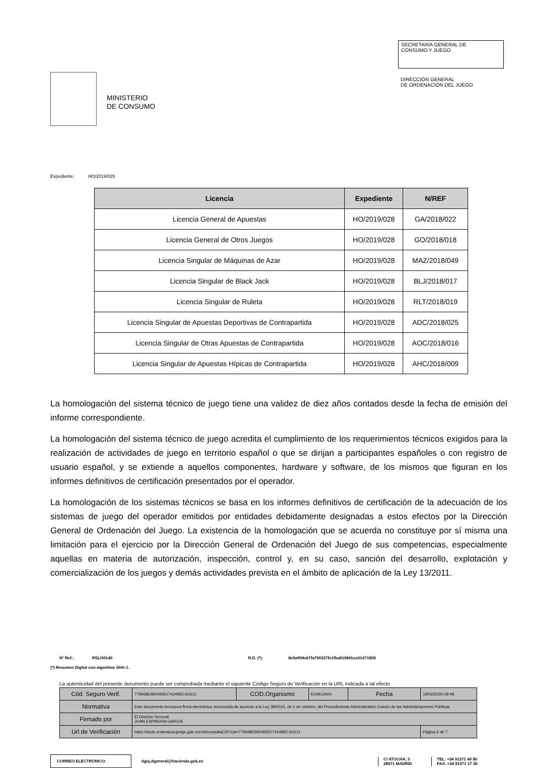MINISTERIO
DE CONSUMO
SECRETARÍA GENERAL DE
CONSUMO Y JUEGO
DIRECCIÓN GENERAL
DE ORDENACIÓN DEL JUEGO
Expediente: HO/2019/028
| Licencia | Expediente | N/REF |
| --- | --- | --- |
| Licencia General de Apuestas | HO/2019/028 | GA/2018/022 |
| Licencia General de Otros Juegos | HO/2019/028 | GO/2018/018 |
| Licencia Singular de Máquinas de Azar | HO/2019/028 | MAZ/2018/049 |
| Licencia Singular de Black Jack | HO/2019/028 | BLJ/2018/017 |
| Licencia Singular de Ruleta | HO/2019/028 | RLT/2018/019 |
| Licencia Singular de Apuestas Deportivas de Contrapartida | HO/2019/028 | ADC/2018/025 |
| Licencia Singular de Otras Apuestas de Contrapartida | HO/2019/028 | AOC/2018/016 |
| Licencia Singular de Apuestas Hípicas de Contrapartida | HO/2019/028 | AHC/2018/009 |
La homologación del sistema técnico de juego tiene una validez de diez años contados desde la fecha de emisión del informe correspondiente.
La homologación del sistema técnico de juego acredita el cumplimiento de los requerimientos técnicos exigidos para la realización de actividades de juego en territorio español o que se dirijan a participantes españoles o con registro de usuario español, y se extiende a aquellos componentes, hardware y software, de los mismos que figuran en los informes definitivos de certificación presentados por el operador.
La homologación de los sistemas técnicos se basa en los informes definitivos de certificación de la adecuación de los sistemas de juego del operador emitidos por entidades debidamente designadas a estos efectos por la Dirección General de Ordenación del Juego. La existencia de la homologación que se acuerda no constituye por sí misma una limitación para el ejercicio por la Dirección General de Ordenación del Juego de sus competencias, especialmente aquellas en materia de autorización, inspección, control y, en su caso, sanción del desarrollo, explotación y comercialización de los juegos y demás actividades prevista en el ámbito de aplicación de la Ley 13/2011.
Nº Ref.: RSL/00140 R.D. (*): 8e5a994c67fa790227fe1fba919841ca31d71808
(*) Resumen Digital con algoritmo SHA-1.
La autenticidad del presente documento puede ser comprobada mediante el siguiente Código Seguro de Verificación en la URL indicada a tal efecto
| Cód. Seguro Verif. | 7790686390493527424892-DGOJ | COD.Organismo | E04912604 | Fecha | 19/02/2020 09:48 |
| Normativa | Este documento incorpora firma electrónica reconocida de acuerdo a la Ley 39/2015, de 1 de octubre, del Procedimiento Administrativo Común de las Administraciones Públicas | | | | |
| Firmado por | El Director General. JUAN ESPINOSA GARCIA | | | | |
| Url de Verificación | https://sede.ordenacionjuego.gob.es/cid/consultaCID?cid=7790686390493527424892-DGOJ | | | | Página 6 de 7 |
CORREO ELECTRÓNICO:
dgoj.dgeneral@hacienda.gob.es
C/ ATOCHA, 3
28071 MADRID
TEL: +34 91571 40 80
FAX: +34 91571 17 36